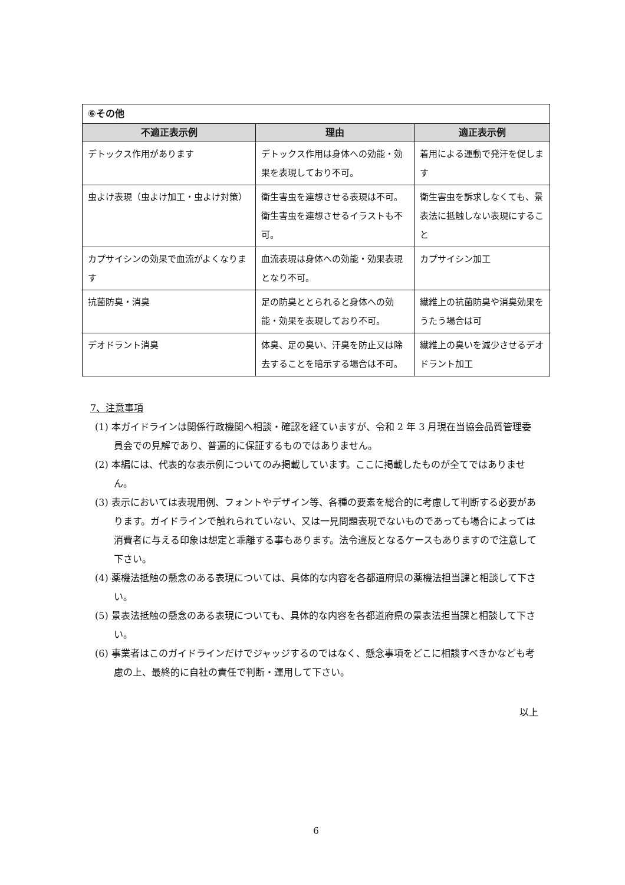| ⑥その他 | | |
| 不適正表示例 | 理由 | 適正表示例 |
| デトックス作用があります | デトックス作用は身体への効能・効果を表現しており不可。 | 着用による運動で発汗を促します |
| 虫よけ表現（虫よけ加工・虫よけ対策） | 衛生害虫を連想させる表現は不可。衛生害虫を連想させるイラストも不可。 | 衛生害虫を訴求しなくても、景表法に抵触しない表現にすること |
| カプサイシンの効果で血流がよくなります | 血流表現は身体への効能・効果表現となり不可。 | カプサイシン加工 |
| 抗菌防臭・消臭 | 足の防臭ととられると身体への効能・効果を表現しており不可。 | 繊維上の抗菌防臭や消臭効果をうたう場合は可 |
| デオドラント消臭 | 体臭、足の臭い、汗臭を防止又は除去することを暗示する場合は不可。 | 繊維上の臭いを減少させるデオドラント加工 |
7、注意事項
(1) 本ガイドラインは関係行政機関へ相談・確認を経ていますが、令和 2 年 3 月現在当協会品質管理委員会での見解であり、普遍的に保証するものではありません。
(2) 本編には、代表的な表示例についてのみ掲載しています。ここに掲載したものが全てではありません。
(3) 表示においては表現用例、フォントやデザイン等、各種の要素を総合的に考慮して判断する必要があります。ガイドラインで触れられていない、又は一見問題表現でないものであっても場合によっては消費者に与える印象は想定と乖離する事もあります。法令違反となるケースもありますので注意して下さい。
(4) 薬機法抵触の懸念のある表現については、具体的な内容を各都道府県の薬機法担当課と相談して下さい。
(5) 景表法抵触の懸念のある表現についても、具体的な内容を各都道府県の景表法担当課と相談して下さい。
(6) 事業者はこのガイドラインだけでジャッジするのではなく、懸念事項をどこに相談すべきかなども考慮の上、最終的に自社の責任で判断・運用して下さい。
以上
6